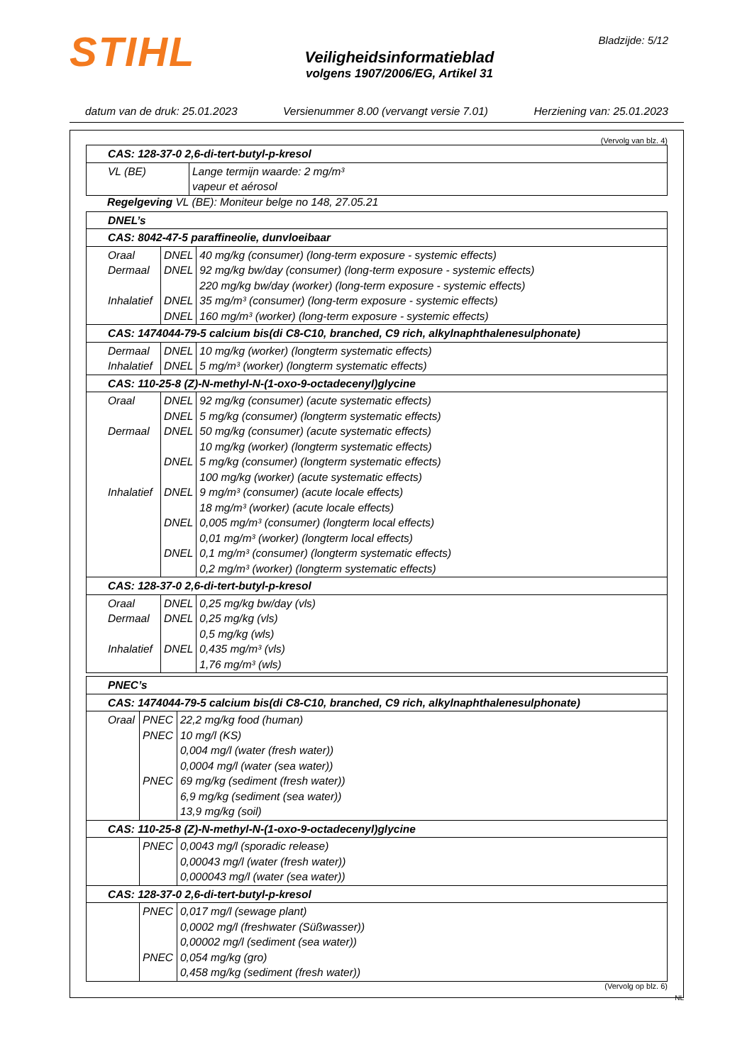STIHL
Veiligheidsinformatieblad
volgens 1907/2006/EG, Artikel 31
Bladzijde: 5/12
datum van de druk: 25.01.2023 Versienummer 8.00 (vervangt versie 7.01) Herziening van: 25.01.2023
(Vervolg van blz. 4)
| CAS: 128-37-0 2,6-di-tert-butyl-p-kresol | |
| VL (BE) | Lange termijn waarde: 2 mg/m³ vapeur et aérosol |
Regelgeving VL (BE): Moniteur belge no 148, 27.05.21
| DNEL’s | | |
| CAS: 8042-47-5 paraffineolie, dunvloeibaar | | |
| Oraal Dermaal Inhalatief | DNEL DNEL DNEL DNEL | 40 mg/kg (consumer) (long-term exposure - systemic effects) 92 mg/kg bw/day (consumer) (long-term exposure - systemic effects) 220 mg/kg bw/day (worker) (long-term exposure - systemic effects) 35 mg/m³ (consumer) (long-term exposure - systemic effects) 160 mg/m³ (worker) (long-term exposure - systemic effects) |
| CAS: 1474044-79-5 calcium bis(di C8-C10, branched, C9 rich, alkylnaphthalenesulphonate) | | |
| Dermaal Inhalatief | DNEL DNEL | 10 mg/kg (worker) (longterm systematic effects) 5 mg/m³ (worker) (longterm systematic effects) |
| CAS: 110-25-8 (Z)-N-methyl-N-(1-oxo-9-octadecenyl)glycine | | |
| Oraal Dermaal Inhalatief | DNEL DNEL DNEL DNEL DNEL DNEL DNEL | 92 mg/kg (consumer) (acute systematic effects) 5 mg/kg (consumer) (longterm systematic effects) 50 mg/kg (consumer) (acute systematic effects) 10 mg/kg (worker) (longterm systematic effects) 5 mg/kg (consumer) (longterm systematic effects) 100 mg/kg (worker) (acute systematic effects) 9 mg/m³ (consumer) (acute locale effects) 18 mg/m³ (worker) (acute locale effects) 0,005 mg/m³ (consumer) (longterm local effects) 0,01 mg/m³ (worker) (longterm local effects) 0,1 mg/m³ (consumer) (longterm systematic effects) 0,2 mg/m³ (worker) (longterm systematic effects) |
| CAS: 128-37-0 2,6-di-tert-butyl-p-kresol | | |
| Oraal Dermaal Inhalatief | DNEL DNEL DNEL | 0,25 mg/kg bw/day (vls) 0,25 mg/kg (vls) 0,5 mg/kg (wls) 0,435 mg/m³ (vls) 1,76 mg/m³ (wls) |
| PNEC’s | | |
| CAS: 1474044-79-5 calcium bis(di C8-C10, branched, C9 rich, alkylnaphthalenesulphonate) | | |
| Oraal | PNEC PNEC PNEC | 22,2 mg/kg food (human) 10 mg/l (KS) 0,004 mg/l (water (fresh water)) 0,0004 mg/l (water (sea water)) 69 mg/kg (sediment (fresh water)) 6,9 mg/kg (sediment (sea water)) 13,9 mg/kg (soil) |
| CAS: 110-25-8 (Z)-N-methyl-N-(1-oxo-9-octadecenyl)glycine | | |
| | PNEC | 0,0043 mg/l (sporadic release) 0,00043 mg/l (water (fresh water)) 0,000043 mg/l (water (sea water)) |
| CAS: 128-37-0 2,6-di-tert-butyl-p-kresol | | |
| | PNEC PNEC | 0,017 mg/l (sewage plant) 0,0002 mg/l (freshwater (Süßwasser)) 0,00002 mg/l (sediment (sea water)) 0,054 mg/kg (gro) 0,458 mg/kg (sediment (fresh water)) |
(Vervolg op blz. 6)
NL